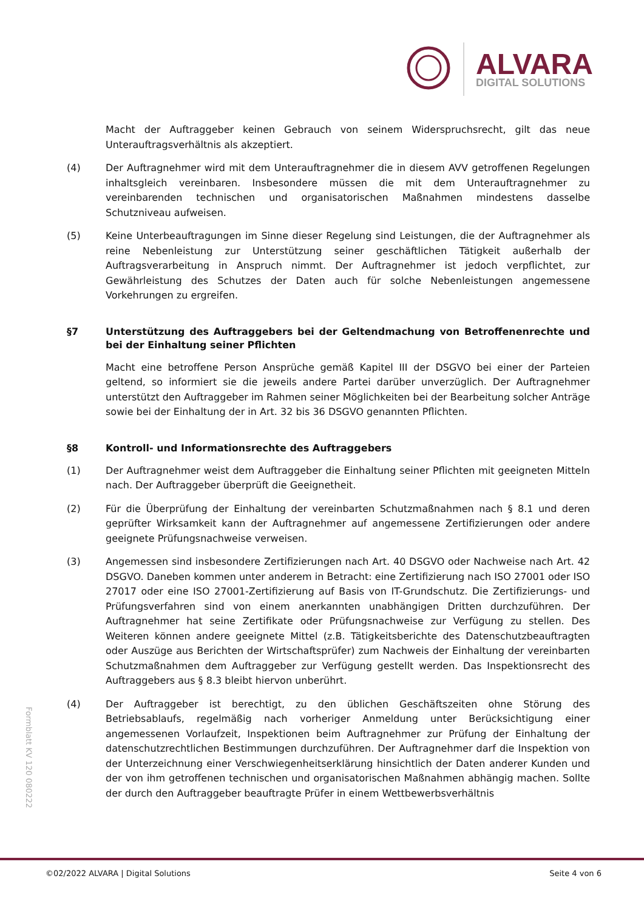ALVARA
DIGITAL SOLUTIONS
Macht der Auftraggeber keinen Gebrauch von seinem Widerspruchsrecht, gilt das neue Unterauftragsverhältnis als akzeptiert.
(4) Der Auftragnehmer wird mit dem Unterauftragnehmer die in diesem AVV getroffenen Regelungen inhaltsgleich vereinbaren. Insbesondere müssen die mit dem Unterauftragnehmer zu vereinbarenden technischen und organisatorischen Maßnahmen mindestens dasselbe Schutzniveau aufweisen.
(5) Keine Unterbeauftragungen im Sinne dieser Regelung sind Leistungen, die der Auftragnehmer als reine Nebenleistung zur Unterstützung seiner geschäftlichen Tätigkeit außerhalb der Auftragsverarbeitung in Anspruch nimmt. Der Auftragnehmer ist jedoch verpflichtet, zur Gewährleistung des Schutzes der Daten auch für solche Nebenleistungen angemessene Vorkehrungen zu ergreifen.
§7 Unterstützung des Auftraggebers bei der Geltendmachung von Betroffenenrechte und bei der Einhaltung seiner Pflichten
Macht eine betroffene Person Ansprüche gemäß Kapitel III der DSGVO bei einer der Parteien geltend, so informiert sie die jeweils andere Partei darüber unverzüglich. Der Auftragnehmer unterstützt den Auftraggeber im Rahmen seiner Möglichkeiten bei der Bearbeitung solcher Anträge sowie bei der Einhaltung der in Art. 32 bis 36 DSGVO genannten Pflichten.
§8 Kontroll- und Informationsrechte des Auftraggebers
(1) Der Auftragnehmer weist dem Auftraggeber die Einhaltung seiner Pflichten mit geeigneten Mitteln nach. Der Auftraggeber überprüft die Geeignetheit.
(2) Für die Überprüfung der Einhaltung der vereinbarten Schutzmaßnahmen nach § 8.1 und deren geprüfter Wirksamkeit kann der Auftragnehmer auf angemessene Zertifizierungen oder andere geeignete Prüfungsnachweise verweisen.
(3) Angemessen sind insbesondere Zertifizierungen nach Art. 40 DSGVO oder Nachweise nach Art. 42 DSGVO. Daneben kommen unter anderem in Betracht: eine Zertifizierung nach ISO 27001 oder ISO 27017 oder eine ISO 27001-Zertifizierung auf Basis von IT-Grundschutz. Die Zertifizierungs- und Prüfungsverfahren sind von einem anerkannten unabhängigen Dritten durchzuführen. Der Auftragnehmer hat seine Zertifikate oder Prüfungsnachweise zur Verfügung zu stellen. Des Weiteren können andere geeignete Mittel (z.B. Tätigkeitsberichte des Datenschutzbeauftragten oder Auszüge aus Berichten der Wirtschaftsprüfer) zum Nachweis der Einhaltung der vereinbarten Schutzmaßnahmen dem Auftraggeber zur Verfügung gestellt werden. Das Inspektionsrecht des Auftraggebers aus § 8.3 bleibt hiervon unberührt.
(4) Der Auftraggeber ist berechtigt, zu den üblichen Geschäftszeiten ohne Störung des Betriebsablaufs, regelmäßig nach vorheriger Anmeldung unter Berücksichtigung einer angemessenen Vorlaufzeit, Inspektionen beim Auftragnehmer zur Prüfung der Einhaltung der datenschutzrechtlichen Bestimmungen durchzuführen. Der Auftragnehmer darf die Inspektion von der Unterzeichnung einer Verschwiegenheitserklärung hinsichtlich der Daten anderer Kunden und der von ihm getroffenen technischen und organisatorischen Maßnahmen abhängig machen. Sollte der durch den Auftraggeber beauftragte Prüfer in einem Wettbewerbsverhältnis
Formblatt KV 120 080222
©02/2022 ALVARA | Digital Solutions Seite 4 von 6